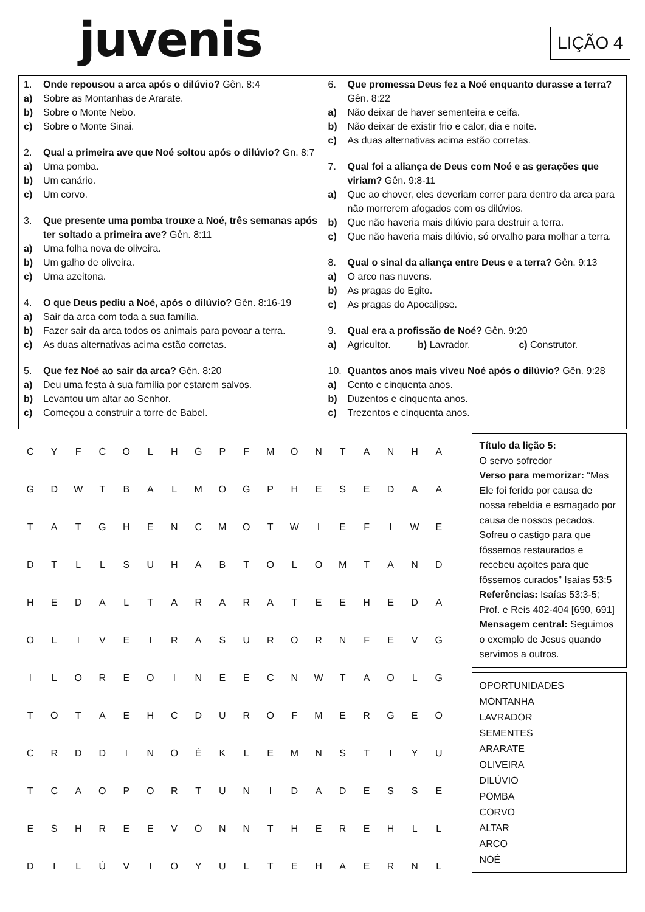juvenis LIÇÃO 4
1. Onde repousou a arca após o dilúvio? Gên. 8:4
a) Sobre as Montanhas de Ararate.
b) Sobre o Monte Nebo.
c) Sobre o Monte Sinai.
2. Qual a primeira ave que Noé soltou após o dilúvio? Gn. 8:7
a) Uma pomba.
b) Um canário.
c) Um corvo.
3. Que presente uma pomba trouxe a Noé, três semanas após ter soltado a primeira ave? Gên. 8:11
a) Uma folha nova de oliveira.
b) Um galho de oliveira.
c) Uma azeitona.
4. O que Deus pediu a Noé, após o dilúvio? Gên. 8:16-19
a) Sair da arca com toda a sua família.
b) Fazer sair da arca todos os animais para povoar a terra.
c) As duas alternativas acima estão corretas.
5. Que fez Noé ao sair da arca? Gên. 8:20
a) Deu uma festa à sua família por estarem salvos.
b) Levantou um altar ao Senhor.
c) Começou a construir a torre de Babel.
6. Que promessa Deus fez a Noé enquanto durasse a terra? Gên. 8:22
a) Não deixar de haver sementeira e ceifa.
b) Não deixar de existir frio e calor, dia e noite.
c) As duas alternativas acima estão corretas.
7. Qual foi a aliança de Deus com Noé e as gerações que viriam? Gên. 9:8-11
a) Que ao chover, eles deveriam correr para dentro da arca para não morrerem afogados com os dilúvios.
b) Que não haveria mais dilúvio para destruir a terra.
c) Que não haveria mais dilúvio, só orvalho para molhar a terra.
8. Qual o sinal da aliança entre Deus e a terra? Gên. 9:13
a) O arco nas nuvens.
b) As pragas do Egito.
c) As pragas do Apocalipse.
9. Qual era a profissão de Noé? Gên. 9:20
a) Agricultor. b) Lavrador. c) Construtor.
10. Quantos anos mais viveu Noé após o dilúvio? Gên. 9:28
a) Cento e cinquenta anos.
b) Duzentos e cinquenta anos.
c) Trezentos e cinquenta anos.
| C | Y | F | C | O | L | H | G | P | F | M | O | N | T | A | N | H | A |
| G | D | W | T | B | A | L | M | O | G | P | H | E | S | E | D | A | A |
| T | A | T | G | H | E | N | C | M | O | T | W | I | E | F | I | W | E |
| D | T | L | L | S | U | H | A | B | T | O | L | O | M | T | A | N | D |
| H | E | D | A | L | T | A | R | A | R | A | T | E | E | H | E | D | A |
| O | L | I | V | E | I | R | A | S | U | R | O | R | N | F | E | V | G |
| I | L | O | R | E | O | I | N | E | E | C | N | W | T | A | O | L | G |
| T | O | T | A | E | H | C | D | U | R | O | F | M | E | R | G | E | O |
| C | R | D | D | I | N | O | É | K | L | E | M | N | S | T | I | Y | U |
| T | C | A | O | P | O | R | T | U | N | I | D | A | D | E | S | S | E |
| E | S | H | R | E | E | V | O | N | N | T | H | E | R | E | H | L | L |
| D | I | L | Ú | V | I | O | Y | U | L | T | E | H | A | E | R | N | L |
Título da lição 5:
O servo sofredor
Verso para memorizar: “Mas Ele foi ferido por causa de nossa rebeldia e esmagado por causa de nossos pecados. Sofreu o castigo para que fôssemos restaurados e recebeu açoites para que fôssemos curados” Isaías 53:5
Referências: Isaías 53:3-5; Prof. e Reis 402-404 [690, 691]
Mensagem central: Seguimos o exemplo de Jesus quando servimos a outros.
OPORTUNIDADES
MONTANHA
LAVRADOR
SEMENTES
ARARATE
OLIVEIRA
DILÚVIO
POMBA
CORVO
ALTAR
ARCO
NOÉ